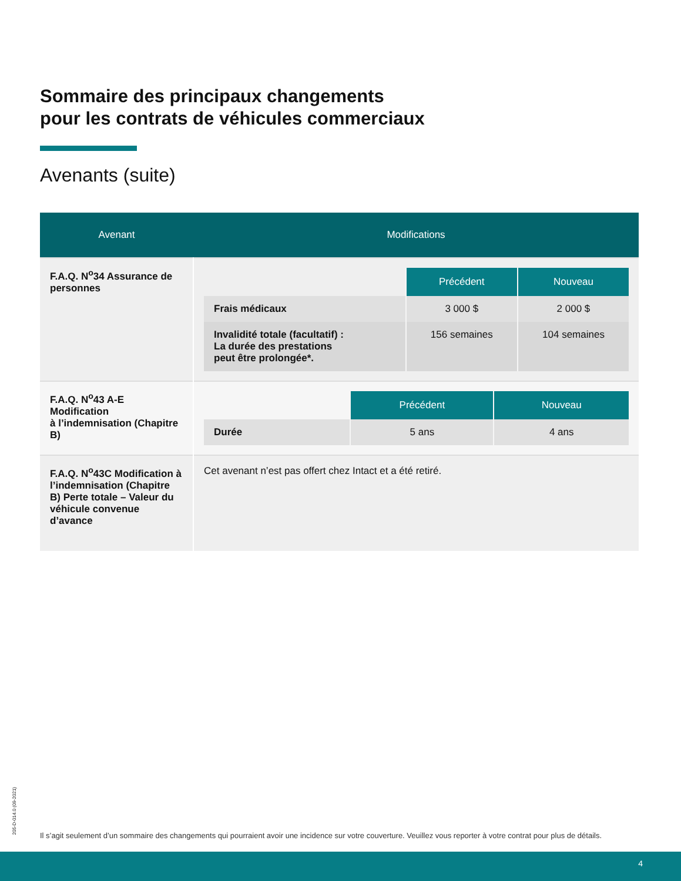Sommaire des principaux changements
pour les contrats de véhicules commerciaux
Avenants (suite)
| Avenant | Modifications |
| --- | --- |
| F.A.Q. N<sup>o</sup>34 Assurance de personnes | / / Précédent / Nouveau / / --- / --- / --- / / Frais médicaux / 3 000 $ / 2 000 $ / / Invalidité totale (facultatif) : La durée des prestations peut être prolongée*. / 156 semaines / 104 semaines / |
| F.A.Q. N<sup>o</sup>43 A-E Modification à l’indemnisation (Chapitre B) | / / Précédent / Nouveau / / --- / --- / --- / / Durée / 5 ans / 4 ans / |
| F.A.Q. N<sup>o</sup>43C Modification à l’indemnisation (Chapitre B) Perte totale – Valeur du véhicule convenue d’avance | Cet avenant n’est pas offert chez Intact et a été retiré. |
205-D-014.0 (09-2021)
Il s’agit seulement d’un sommaire des changements qui pourraient avoir une incidence sur votre couverture. Veuillez vous reporter à votre contrat pour plus de détails.
4